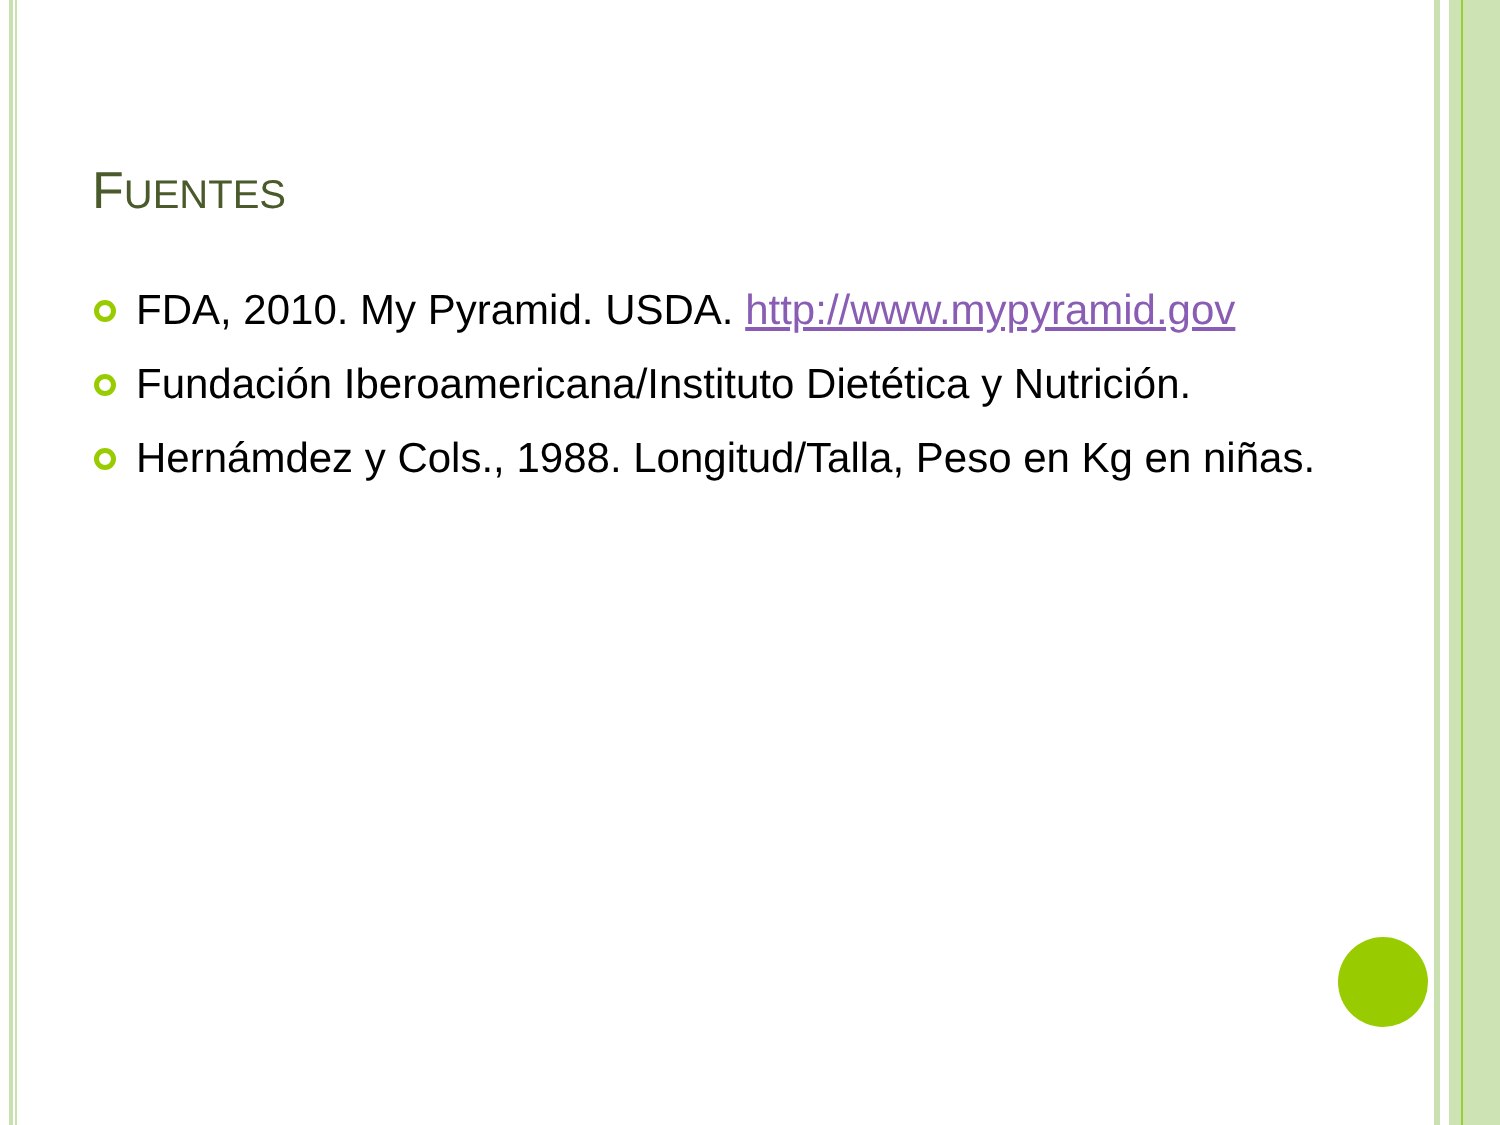FUENTES
FDA, 2010. My Pyramid. USDA. http://www.mypyramid.gov
Fundación Iberoamericana/Instituto Dietética y Nutrición.
Hernámdez y Cols., 1988. Longitud/Talla, Peso en Kg en niñas.